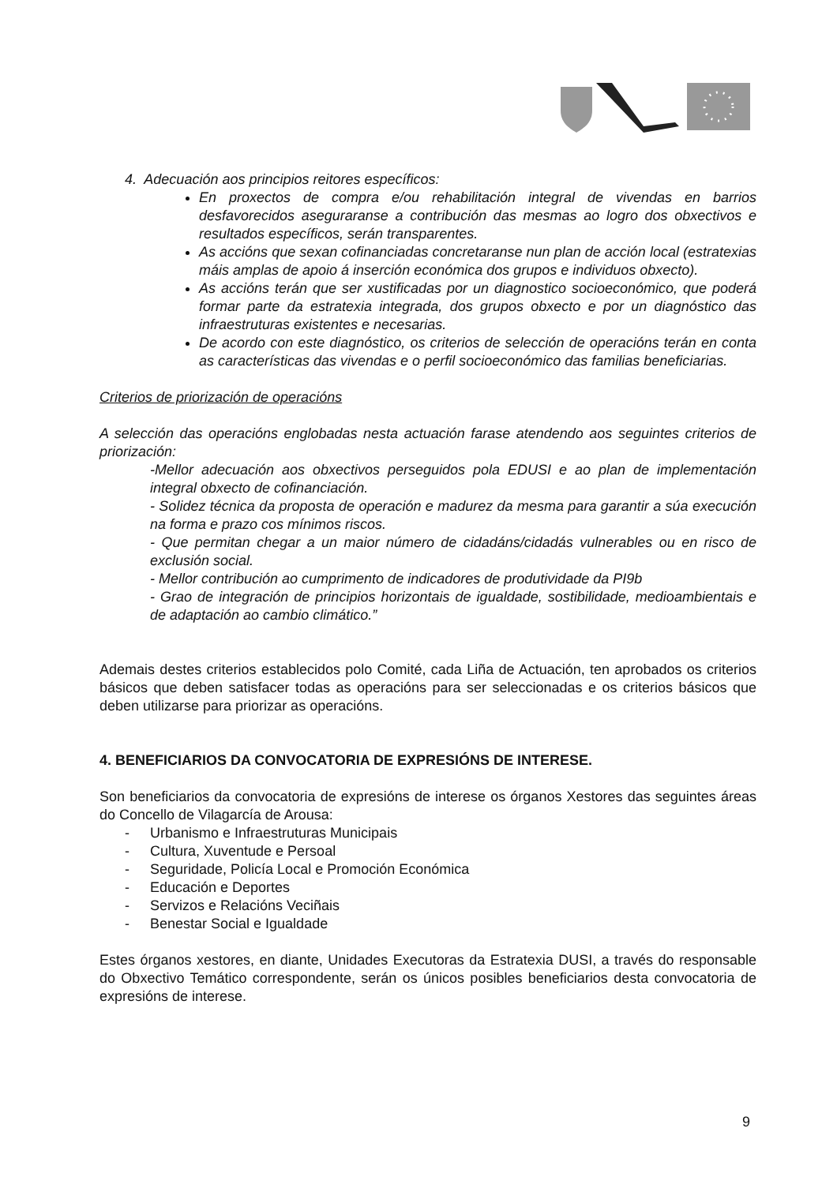4. Adecuación aos principios reitores específicos:
En proxectos de compra e/ou rehabilitación integral de vivendas en barrios desfavorecidos aseguraranse a contribución das mesmas ao logro dos obxectivos e resultados específicos, serán transparentes.
As accións que sexan cofinanciadas concretaranse nun plan de acción local (estratexias máis amplas de apoio á inserción económica dos grupos e individuos obxecto).
As accións terán que ser xustificadas por un diagnostico socioeconómico, que poderá formar parte da estratexia integrada, dos grupos obxecto e por un diagnóstico das infraestruturas existentes e necesarias.
De acordo con este diagnóstico, os criterios de selección de operacións terán en conta as características das vivendas e o perfil socioeconómico das familias beneficiarias.
Criterios de priorización de operacións
A selección das operacións englobadas nesta actuación farase atendendo aos seguintes criterios de priorización:
-Mellor adecuación aos obxectivos perseguidos pola EDUSI e ao plan de implementación integral obxecto de cofinanciación.
- Solidez técnica da proposta de operación e madurez da mesma para garantir a súa execución na forma e prazo cos mínimos riscos.
- Que permitan chegar a un maior número de cidadáns/cidadás vulnerables ou en risco de exclusión social.
- Mellor contribución ao cumprimento de indicadores de produtividade da PI9b
- Grao de integración de principios horizontais de igualdade, sostibilidade, medioambientais e de adaptación ao cambio climático.”
Ademais destes criterios establecidos polo Comité, cada Liña de Actuación, ten aprobados os criterios básicos que deben satisfacer todas as operacións para ser seleccionadas e os criterios básicos que deben utilizarse para priorizar as operacións.
4. BENEFICIARIOS DA CONVOCATORIA DE EXPRESIÓNS DE INTERESE.
Son beneficiarios da convocatoria de expresións de interese os órganos Xestores das seguintes áreas do Concello de Vilagarcía de Arousa:
- Urbanismo e Infraestruturas Municipais
- Cultura, Xuventude e Persoal
- Seguridade, Policía Local e Promoción Económica
- Educación e Deportes
- Servizos e Relacións Veciñais
- Benestar Social e Igualdade
Estes órganos xestores, en diante, Unidades Executoras da Estratexia DUSI, a través do responsable do Obxectivo Temático correspondente, serán os únicos posibles beneficiarios desta convocatoria de expresións de interese.
9